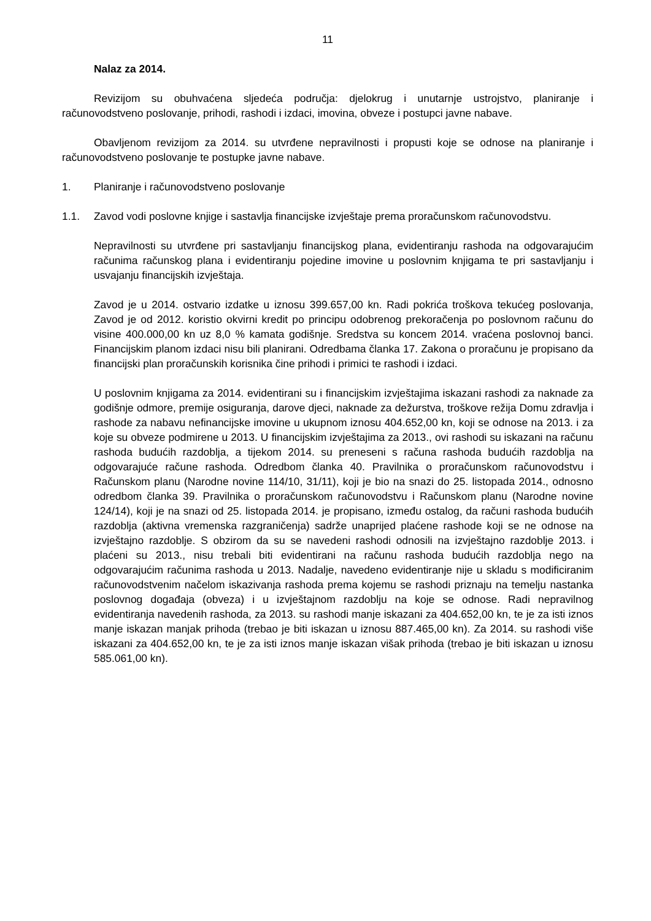11
Nalaz za 2014.
Revizijom su obuhvaćena sljedeća područja: djelokrug i unutarnje ustrojstvo, planiranje i računovodstveno poslovanje, prihodi, rashodi i izdaci, imovina, obveze i postupci javne nabave.
Obavljenom revizijom za 2014. su utvrđene nepravilnosti i propusti koje se odnose na planiranje i računovodstveno poslovanje te postupke javne nabave.
1. Planiranje i računovodstveno poslovanje
1.1. Zavod vodi poslovne knjige i sastavlja financijske izvještaje prema proračunskom računovodstvu.
Nepravilnosti su utvrđene pri sastavljanju financijskog plana, evidentiranju rashoda na odgovarajućim računima računskog plana i evidentiranju pojedine imovine u poslovnim knjigama te pri sastavljanju i usvajanju financijskih izvještaja.
Zavod je u 2014. ostvario izdatke u iznosu 399.657,00 kn. Radi pokrića troškova tekućeg poslovanja, Zavod je od 2012. koristio okvirni kredit po principu odobrenog prekoračenja po poslovnom računu do visine 400.000,00 kn uz 8,0 % kamata godišnje. Sredstva su koncem 2014. vraćena poslovnoj banci. Financijskim planom izdaci nisu bili planirani. Odredbama članka 17. Zakona o proračunu je propisano da financijski plan proračunskih korisnika čine prihodi i primici te rashodi i izdaci.
U poslovnim knjigama za 2014. evidentirani su i financijskim izvještajima iskazani rashodi za naknade za godišnje odmore, premije osiguranja, darove djeci, naknade za dežurstva, troškove režija Domu zdravlja i rashode za nabavu nefinancijske imovine u ukupnom iznosu 404.652,00 kn, koji se odnose na 2013. i za koje su obveze podmirene u 2013. U financijskim izvještajima za 2013., ovi rashodi su iskazani na računu rashoda budućih razdoblja, a tijekom 2014. su preneseni s računa rashoda budućih razdoblja na odgovarajuće račune rashoda. Odredbom članka 40. Pravilnika o proračunskom računovodstvu i Računskom planu (Narodne novine 114/10, 31/11), koji je bio na snazi do 25. listopada 2014., odnosno odredbom članka 39. Pravilnika o proračunskom računovodstvu i Računskom planu (Narodne novine 124/14), koji je na snazi od 25. listopada 2014. je propisano, između ostalog, da računi rashoda budućih razdoblja (aktivna vremenska razgraničenja) sadrže unaprijed plaćene rashode koji se ne odnose na izvještajno razdoblje. S obzirom da su se navedeni rashodi odnosili na izvještajno razdoblje 2013. i plaćeni su 2013., nisu trebali biti evidentirani na računu rashoda budućih razdoblja nego na odgovarajućim računima rashoda u 2013. Nadalje, navedeno evidentiranje nije u skladu s modificiranim računovodstvenim načelom iskazivanja rashoda prema kojemu se rashodi priznaju na temelju nastanka poslovnog događaja (obveza) i u izvještajnom razdoblju na koje se odnose. Radi nepravilnog evidentiranja navedenih rashoda, za 2013. su rashodi manje iskazani za 404.652,00 kn, te je za isti iznos manje iskazan manjak prihoda (trebao je biti iskazan u iznosu 887.465,00 kn). Za 2014. su rashodi više iskazani za 404.652,00 kn, te je za isti iznos manje iskazan višak prihoda (trebao je biti iskazan u iznosu 585.061,00 kn).